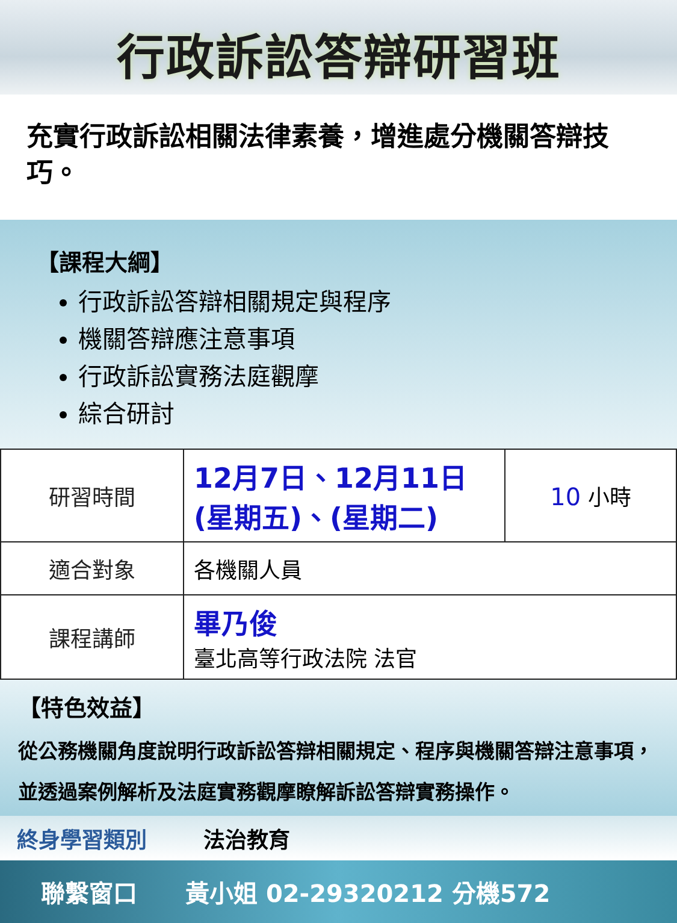行政訴訟答辯研習班
充實行政訴訟相關法律素養，增進處分機關答辯技巧。
【課程大綱】
行政訴訟答辯相關規定與程序
機關答辯應注意事項
行政訴訟實務法庭觀摩
綜合研討
| 研習時間 | 12月7日、12月11日 (星期五)、(星期二) | 10 小時 |
| 適合對象 | 各機關人員 | |
| 課程講師 | 畢乃俊 臺北高等行政法院 法官 | |
【特色效益】
從公務機關角度說明行政訴訟答辯相關規定、程序與機關答辯注意事項，並透過案例解析及法庭實務觀摩瞭解訴訟答辯實務操作。
終身學習類別 法治教育
聯繫窗口 黃小姐 02-29320212 分機572